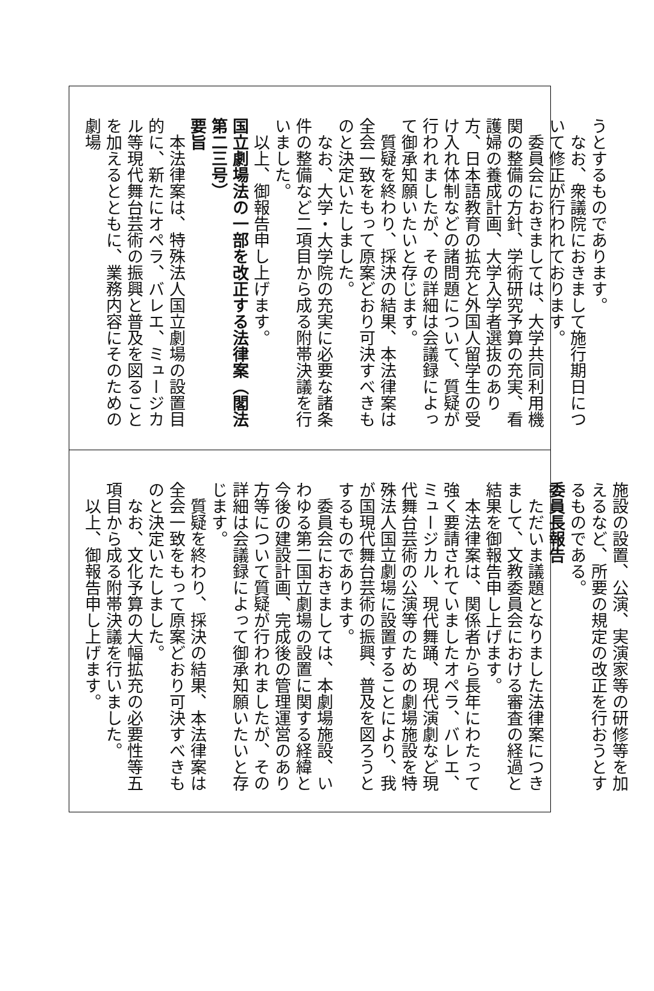うとするものであります。
なお、衆議院におきまして施行期日について修正が行われております。
委員会におきましては、大学共同利用機関の整備の方針、学術研究予算の充実、看護婦の養成計画、大学入学者選抜のあり方、日本語教育の拡充と外国人留学生の受け入れ体制などの諸問題について、質疑が行われましたが、その詳細は会議録によって御承知願いたいと存じます。
質疑を終わり、採決の結果、本法律案は全会一致をもって原案どおり可決すべきものと決定いたしました。
なお、大学・大学院の充実に必要な諸条件の整備など二項目から成る附帯決議を行いました。
以上、御報告申し上げます。
国立劇場法の一部を改正する法律案（閣法第二三号）
要旨
本法律案は、特殊法人国立劇場の設置目的に、新たにオペラ、バレエ、ミュージカル等現代舞台芸術の振興と普及を図ることを加えるとともに、業務内容にそのための劇場
施設の設置、公演、実演家等の研修等を加えるなど、所要の規定の改正を行おうとするものである。
委員長報告
ただいま議題となりました法律案につきまして、文教委員会における審査の経過と結果を御報告申し上げます。
本法律案は、関係者から長年にわたって強く要請されていましたオペラ、バレエ、ミュージカル、現代舞踊、現代演劇など現代舞台芸術の公演等のための劇場施設を特殊法人国立劇場に設置することにより、我が国現代舞台芸術の振興、普及を図ろうとするものであります。
委員会におきましては、本劇場施設、いわゆる第二国立劇場の設置に関する経緯と今後の建設計画、完成後の管理運営のあり方等について質疑が行われましたが、その詳細は会議録によって御承知願いたいと存じます。
質疑を終わり、採決の結果、本法律案は全会一致をもって原案どおり可決すべきものと決定いたしました。
なお、文化予算の大幅拡充の必要性等五項目から成る附帯決議を行いました。
以上、御報告申し上げます。